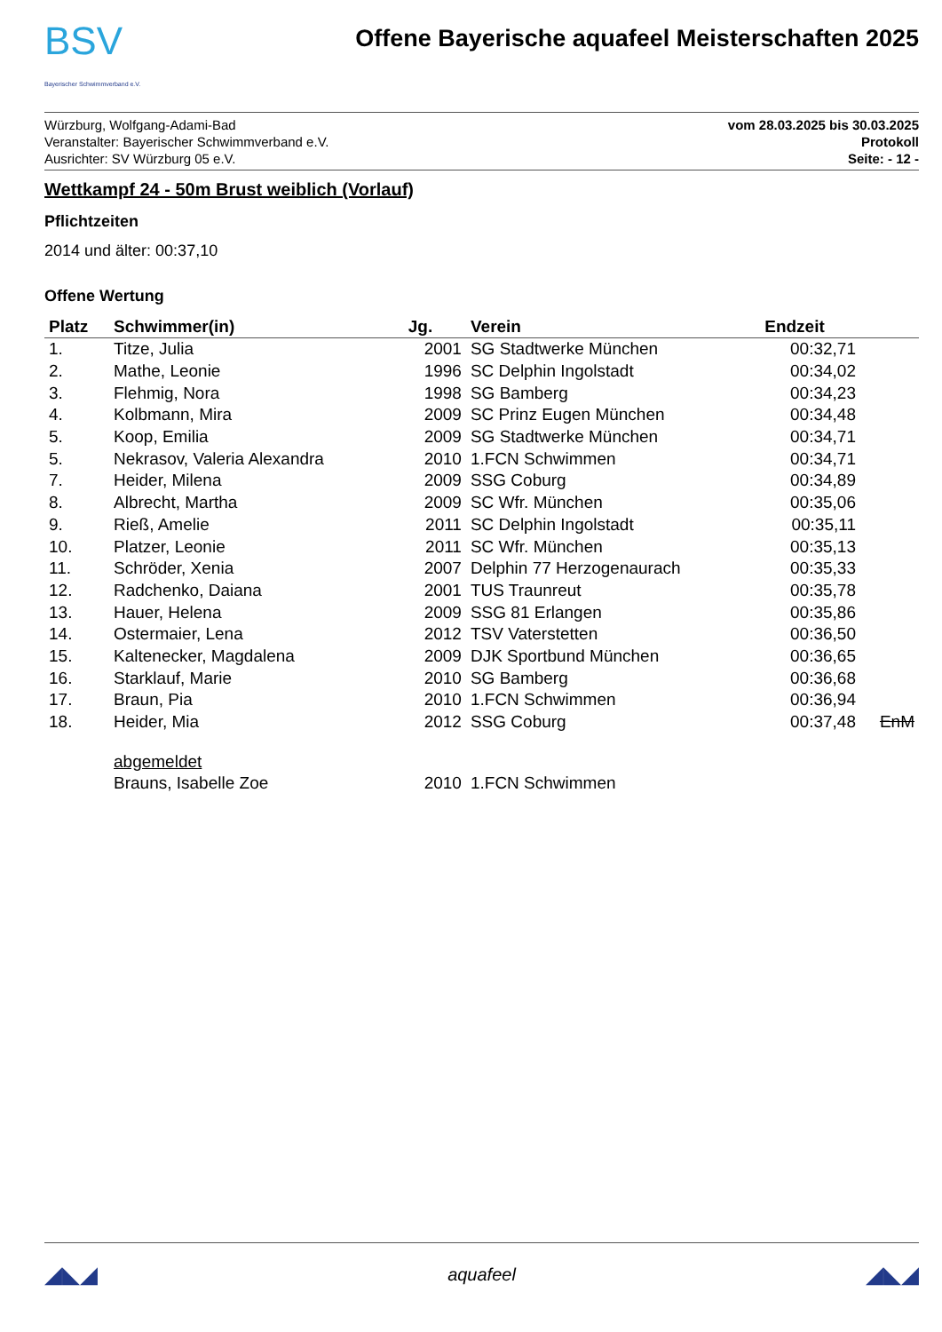BSV
Bayerischer Schwimmverband e.V.
Offene Bayerische aquafeel Meisterschaften 2025
Würzburg, Wolfgang-Adami-Bad
Veranstalter: Bayerischer Schwimmverband e.V.
Ausrichter: SV Würzburg 05 e.V.
vom 28.03.2025 bis 30.03.2025
Protokoll
Seite: - 12 -
Wettkampf 24 - 50m Brust weiblich (Vorlauf)
Pflichtzeiten
2014 und älter: 00:37,10
Offene Wertung
| Platz | Schwimmer(in) | Jg. | Verein | Endzeit | |
| --- | --- | --- | --- | --- | --- |
| 1. | Titze, Julia | 2001 | SG Stadtwerke München | 00:32,71 | |
| 2. | Mathe, Leonie | 1996 | SC Delphin Ingolstadt | 00:34,02 | |
| 3. | Flehmig, Nora | 1998 | SG Bamberg | 00:34,23 | |
| 4. | Kolbmann, Mira | 2009 | SC Prinz Eugen München | 00:34,48 | |
| 5. | Koop, Emilia | 2009 | SG Stadtwerke München | 00:34,71 | |
| 5. | Nekrasov, Valeria Alexandra | 2010 | 1.FCN Schwimmen | 00:34,71 | |
| 7. | Heider, Milena | 2009 | SSG Coburg | 00:34,89 | |
| 8. | Albrecht, Martha | 2009 | SC Wfr. München | 00:35,06 | |
| 9. | Rieß, Amelie | 2011 | SC Delphin Ingolstadt | 00:35,11 | |
| 10. | Platzer, Leonie | 2011 | SC Wfr. München | 00:35,13 | |
| 11. | Schröder, Xenia | 2007 | Delphin 77 Herzogenaurach | 00:35,33 | |
| 12. | Radchenko, Daiana | 2001 | TUS Traunreut | 00:35,78 | |
| 13. | Hauer, Helena | 2009 | SSG 81 Erlangen | 00:35,86 | |
| 14. | Ostermaier, Lena | 2012 | TSV Vaterstetten | 00:36,50 | |
| 15. | Kaltenecker, Magdalena | 2009 | DJK Sportbund München | 00:36,65 | |
| 16. | Starklauf, Marie | 2010 | SG Bamberg | 00:36,68 | |
| 17. | Braun, Pia | 2010 | 1.FCN Schwimmen | 00:36,94 | |
| 18. | Heider, Mia | 2012 | SSG Coburg | 00:37,48 | EnM |
| | abgemeldet | | | | |
| | Brauns, Isabelle Zoe | 2010 | 1.FCN Schwimmen | | |
◢◣◢ aquafeel ◢◣◢